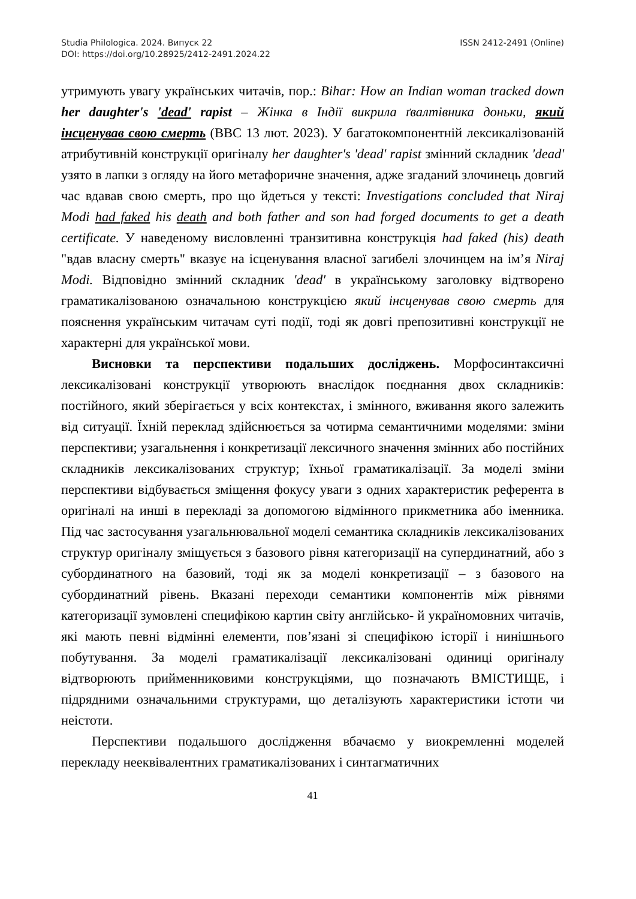ISSN 2412-2491 (Online) Studia Philologica. 2024. Випуск 22
DOI: https://doi.org/10.28925/2412-2491.2024.22
утримують увагу українських читачів, пор.: Bihar: How an Indian woman tracked down her daughter's 'dead' rapist – Жінка в Індії викрила ґвалтівника доньки, який інсценував свою смерть (BBC 13 лют. 2023). У багатокомпонентній лексикалізованій атрибутивній конструкції оригіналу her daughter's 'dead' rapist змінний складник 'dead' узято в лапки з огляду на його метафоричне значення, адже згаданий злочинець довгий час вдавав свою смерть, про що йдеться у тексті: Investigations concluded that Niraj Modi had faked his death and both father and son had forged documents to get a death certificate. У наведеному висловленні транзитивна конструкція had faked (his) death "вдав власну смерть" вказує на ісценування власної загибелі злочинцем на ім’я Niraj Modi. Відповідно змінний складник 'dead' в українському заголовку відтворено граматикалізованою означальною конструкцією який інсценував свою смерть для пояснення українським читачам суті події, тоді як довгі препозитивні конструкції не характерні для української мови.
Висновки та перспективи подальших досліджень. Морфосинтаксичні лексикалізовані конструкції утворюють внаслідок поєднання двох складників: постійного, який зберігається у всіх контекстах, і змінного, вживання якого залежить від ситуації. Їхній переклад здійснюється за чотирма семантичними моделями: зміни перспективи; узагальнення і конкретизації лексичного значення змінних або постійних складників лексикалізованих структур; їхньої граматикалізації. За моделі зміни перспективи відбувається зміщення фокусу уваги з одних характеристик референта в оригіналі на инші в перекладі за допомогою відмінного прикметника або іменника. Під час застосування узагальнювальної моделі семантика складників лексикалізованих структур оригіналу зміщується з базового рівня категоризації на супердинатний, або з субординатного на базовий, тоді як за моделі конкретизації – з базового на субординатний рівень. Вказані переходи семантики компонентів між рівнями категоризації зумовлені специфікою картин світу англійсько- й україномовних читачів, які мають певні відмінні елементи, пов’язані зі специфікою історії і нинішнього побутування. За моделі граматикалізації лексикалізовані одиниці оригіналу відтворюють прийменниковими конструкціями, що позначають ВМІСТИЩЕ, і підрядними означальними структурами, що деталізують характеристики істоти чи неістоти.
Перспективи подальшого дослідження вбачаємо у виокремленні моделей перекладу нееквівалентних граматикалізованих і синтагматичних
41